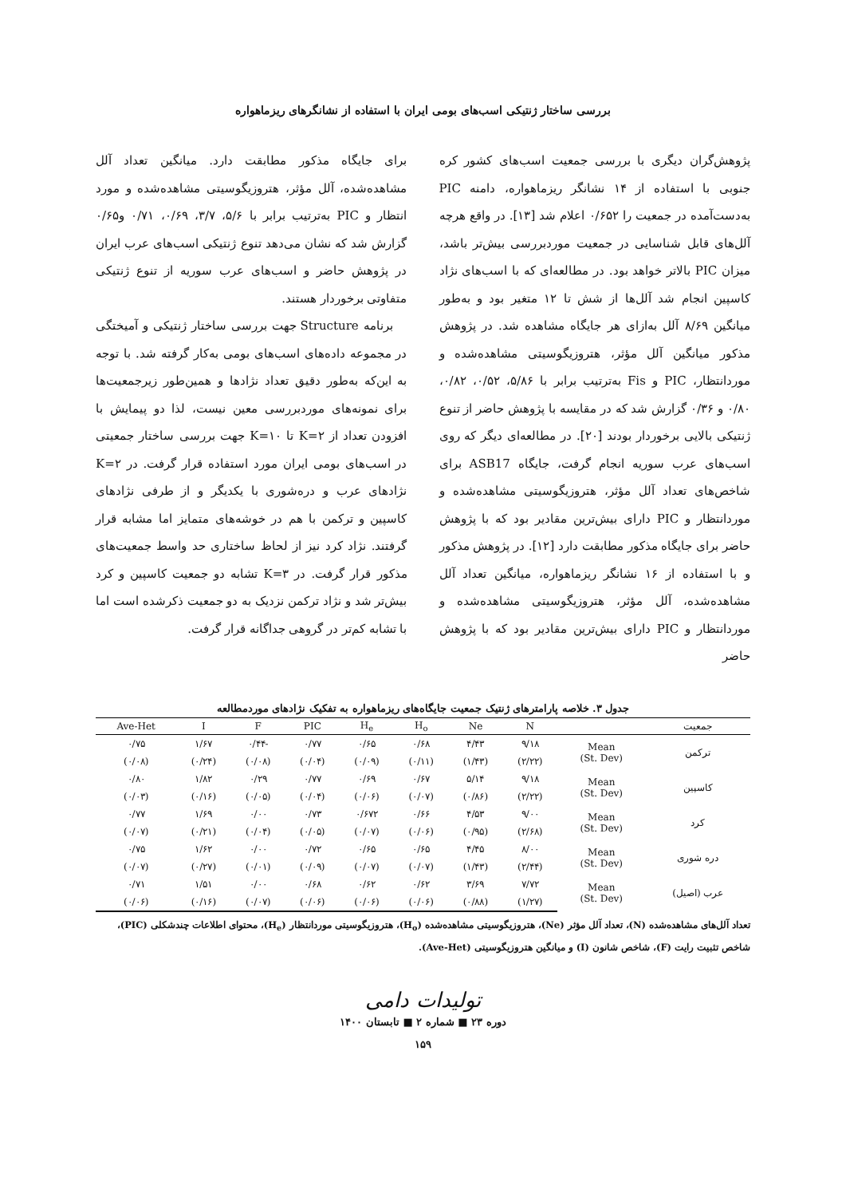بررسی ساختار ژنتیکی اسب‌های بومی ایران با استفاده از نشانگرهای ریزماهواره
پژوهش‌گران دیگری با بررسی جمعیت اسب‌های کشور کره جنوبی با استفاده از ۱۴ نشانگر ریزماهواره، دامنه PIC به‌دست‌آمده در جمعیت را ۰/۶۵۲ اعلام شد [۱۳]. در واقع هرچه آلل‌های قابل شناسایی در جمعیت موردبررسی بیش‌تر باشد، میزان PIC بالاتر خواهد بود. در مطالعه‌ای که با اسب‌های نژاد کاسپین انجام شد آلل‌ها از شش تا ۱۲ متغیر بود و به‌طور میانگین ۸/۶۹ آلل به‌ازای هر جایگاه مشاهده شد. در پژوهش مذکور میانگین آلل مؤثر، هتروزیگوسیتی مشاهده‌شده و موردانتظار، PIC و Fis به‌ترتیب برابر با ۵/۸۶، ۰/۵۲، ۰/۸۲، ۰/۸۰ و ۰/۳۶ گزارش شد که در مقایسه با پژوهش حاضر از تنوع ژنتیکی بالایی برخوردار بودند [۲۰]. در مطالعه‌ای دیگر که روی اسب‌های عرب سوریه انجام گرفت، جایگاه ASB17 برای شاخص‌های تعداد آلل مؤثر، هتروزیگوسیتی مشاهده‌شده و موردانتظار و PIC دارای بیش‌ترین مقادیر بود که با پژوهش حاضر برای جایگاه مذکور مطابقت دارد [۱۲]. در پژوهش مذکور و با استفاده از ۱۶ نشانگر ریزماهواره، میانگین تعداد آلل مشاهده‌شده، آلل مؤثر، هتروزیگوسیتی مشاهده‌شده و موردانتظار و PIC دارای بیش‌ترین مقادیر بود که با پژوهش حاضر
برای جایگاه مذکور مطابقت دارد. میانگین تعداد آلل مشاهده‌شده، آلل مؤثر، هتروزیگوسیتی مشاهده‌شده و مورد انتظار و PIC به‌ترتیب برابر با ۵/۶، ۳/۷، ۰/۶۹، ۰/۷۱ و۰/۶۵ گزارش شد که نشان می‌دهد تنوع ژنتیکی اسب‌های عرب ایران در پژوهش حاضر و اسب‌های عرب سوریه از تنوع ژنتیکی متفاوتی برخوردار هستند.
برنامه Structure جهت بررسی ساختار ژنتیکی و آمیختگی در مجموعه داده‌های اسب‌های بومی به‌کار گرفته شد. با توجه به این‌که به‌طور دقیق تعداد نژادها و همین‌طور زیرجمعیت‌ها برای نمونه‌های موردبررسی معین نیست، لذا دو پیمایش با افزودن تعداد از K=۲ تا K=۱۰ جهت بررسی ساختار جمعیتی در اسب‌های بومی ایران مورد استفاده قرار گرفت. در K=۲ نژادهای عرب و دره‌شوری با یکدیگر و از طرفی نژادهای کاسپین و ترکمن با هم در خوشه‌های متمایز اما مشابه قرار گرفتند. نژاد کرد نیز از لحاظ ساختاری حد واسط جمعیت‌های مذکور قرار گرفت. در K=۳ تشابه دو جمعیت کاسپین و کرد بیش‌تر شد و نژاد ترکمن نزدیک به دو جمعیت ذکرشده است اما با تشابه کم‌تر در گروهی جداگانه قرار گرفت.
جدول ۳. خلاصه پارامترهای ژنتیک جمعیت جایگاه‌های ریزماهواره به تفکیک نژادهای موردمطالعه
| جمعیت | | N | Ne | H<sub>o</sub> | H<sub>e</sub> | PIC | F | I | Ave-Het |
| --- | --- | --- | --- | --- | --- | --- | --- | --- | --- |
| ترکمن | Mean (St. Dev) | ۹/۱۸ | ۴/۴۳ | ۰/۶۸ | ۰/۶۵ | ۰/۷۷ | -۰/۴۴ | ۱/۶۷ | ۰/۷۵ |
| | | (۲/۲۲) | (۱/۴۳) | (۰/۱۱) | (۰/۰۹) | (۰/۰۴) | (۰/۰۸) | (۰/۲۴) | (۰/۰۸) |
| کاسپین | Mean (St. Dev) | ۹/۱۸ | ۵/۱۴ | ۰/۶۷ | ۰/۶۹ | ۰/۷۷ | ۰/۲۹ | ۱/۸۲ | ۰/۸۰ |
| | | (۲/۲۲) | (۰/۸۶) | (۰/۰۷) | (۰/۰۶) | (۰/۰۴) | (۰/۰۵) | (۰/۱۶) | (۰/۰۳) |
| کرد | Mean (St. Dev) | ۹/۰۰ | ۴/۵۳ | ۰/۶۶ | ۰/۶۷۲ | ۰/۷۳ | ۰/۰۰ | ۱/۶۹ | ۰/۷۷ |
| | | (۲/۶۸) | (۰/۹۵) | (۰/۰۶) | (۰/۰۷) | (۰/۰۵) | (۰/۰۴) | (۰/۲۱) | (۰/۰۷) |
| دره شوری | Mean (St. Dev) | ۸/۰۰ | ۴/۴۵ | ۰/۶۵ | ۰/۶۵ | ۰/۷۲ | ۰/۰۰ | ۱/۶۲ | ۰/۷۵ |
| | | (۲/۴۴) | (۱/۴۳) | (۰/۰۷) | (۰/۰۷) | (۰/۰۹) | (۰/۰۱) | (۰/۲۷) | (۰/۰۷) |
| عرب (اصیل) | Mean (St. Dev) | ۷/۷۲ | ۳/۶۹ | ۰/۶۲ | ۰/۶۲ | ۰/۶۸ | ۰/۰۰ | ۱/۵۱ | ۰/۷۱ |
| | | (۱/۲۷) | (۰/۸۸) | (۰/۰۶) | (۰/۰۶) | (۰/۰۶) | (۰/۰۷) | (۰/۱۶) | (۰/۰۶) |
تعداد آلل‌های مشاهده‌شده (N)، تعداد آلل مؤثر (Ne)، هتروزیگوسیتی مشاهده‌شده (H<sub>o</sub>)، هتروزیگوسیتی موردانتظار (H<sub>e</sub>)، محتوای اطلاعات چندشکلی (PIC)، شاخص تثبیت رایت (F)، شاخص شانون (I) و میانگین هتروزیگوسیتی (Ave-Het).
تولیدات دامی
دوره ۲۳ ■ شماره ۲ ■ تابستان ۱۴۰۰
۱۵۹